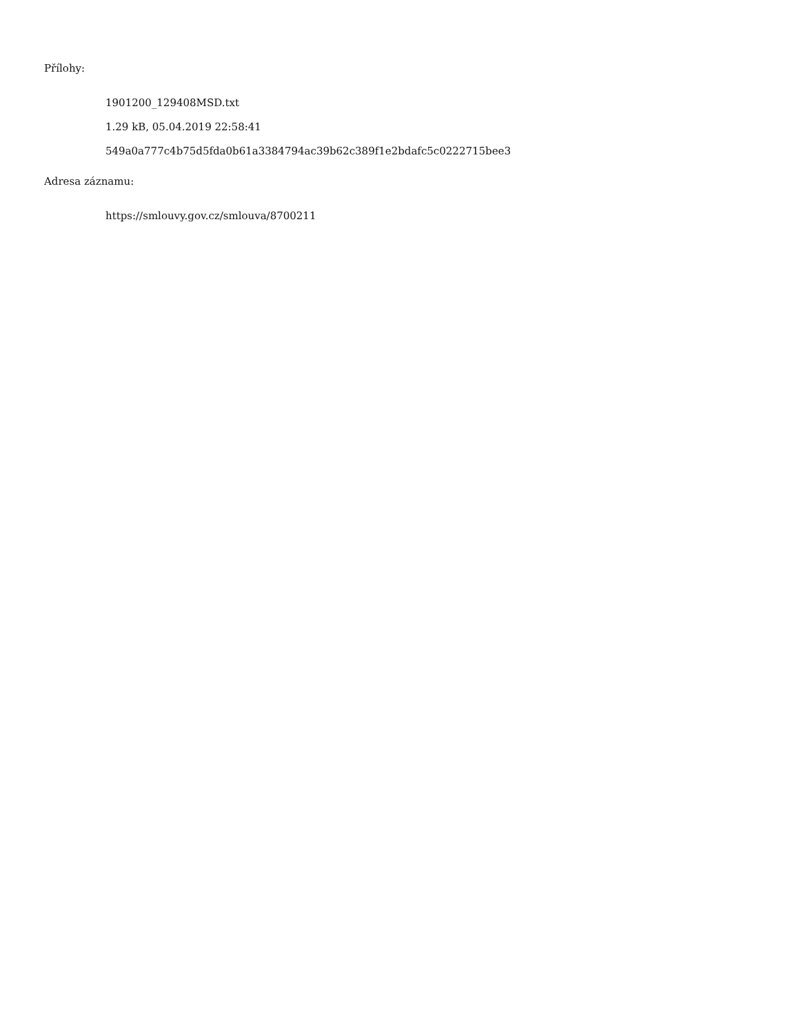Přílohy:
1901200_129408MSD.txt
1.29 kB, 05.04.2019 22:58:41
549a0a777c4b75d5fda0b61a3384794ac39b62c389f1e2bdafc5c0222715bee3
Adresa záznamu:
https://smlouvy.gov.cz/smlouva/8700211